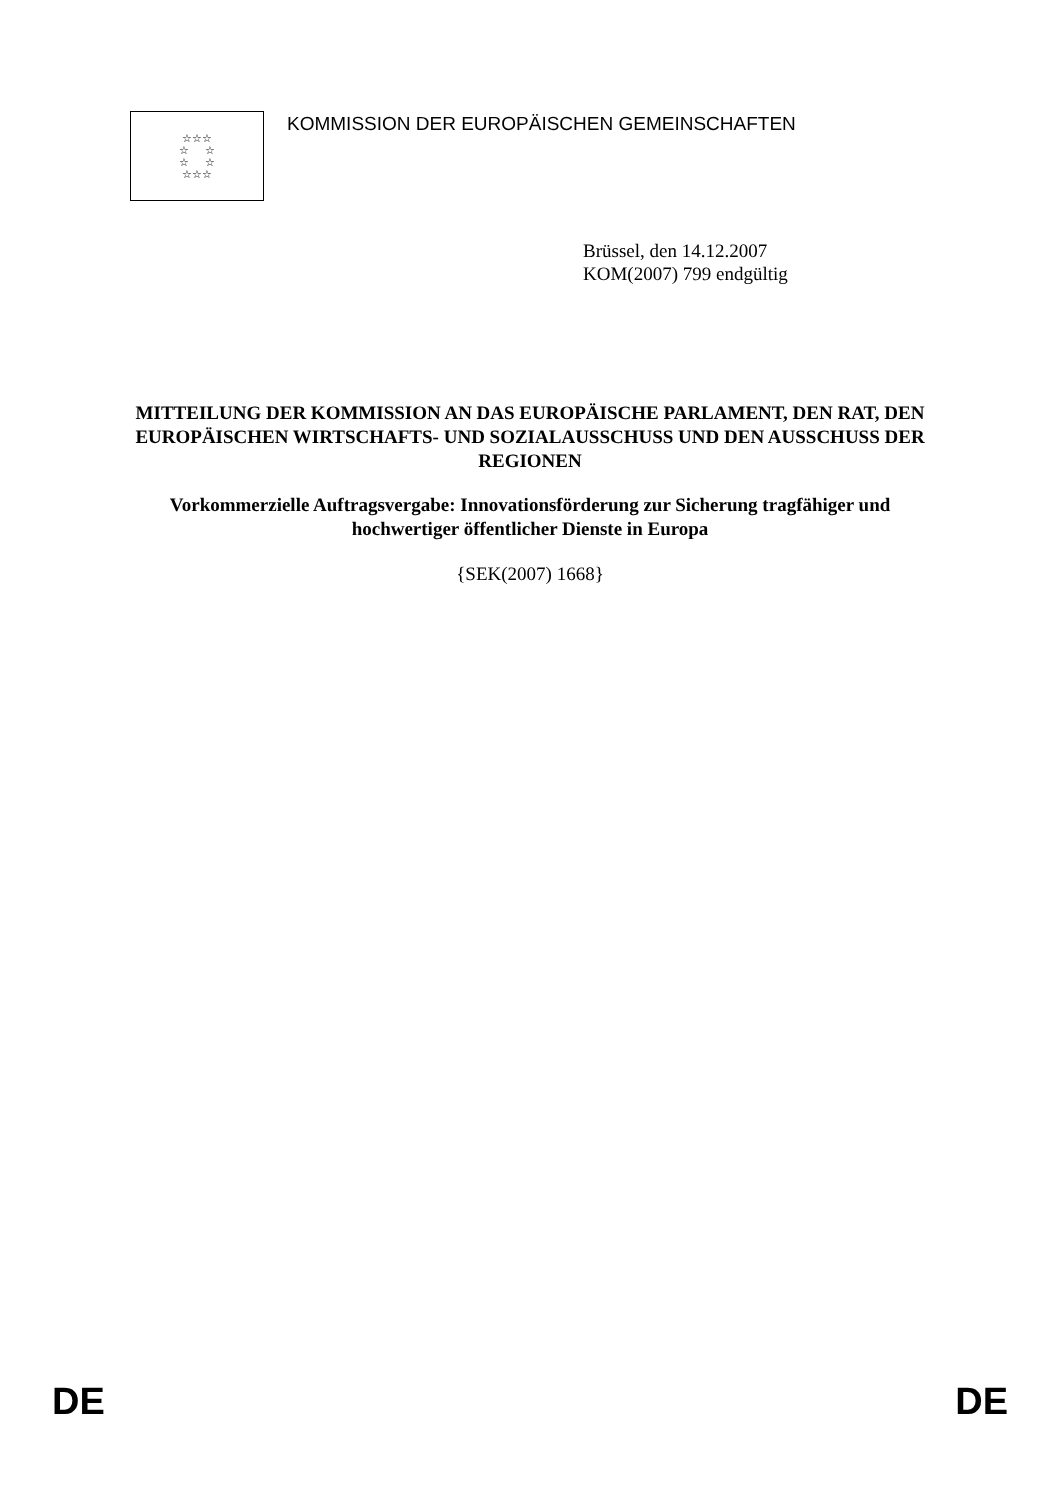☆☆☆
☆ ☆
☆ ☆
☆☆☆
KOMMISSION DER EUROPÄISCHEN GEMEINSCHAFTEN
Brüssel, den 14.12.2007
KOM(2007) 799 endgültig
MITTEILUNG DER KOMMISSION AN DAS EUROPÄISCHE PARLAMENT, DEN RAT, DEN EUROPÄISCHEN WIRTSCHAFTS- UND SOZIALAUSSCHUSS UND DEN AUSSCHUSS DER REGIONEN
Vorkommerzielle Auftragsvergabe: Innovationsförderung zur Sicherung tragfähiger und hochwertiger öffentlicher Dienste in Europa
{SEK(2007) 1668}
DE DE